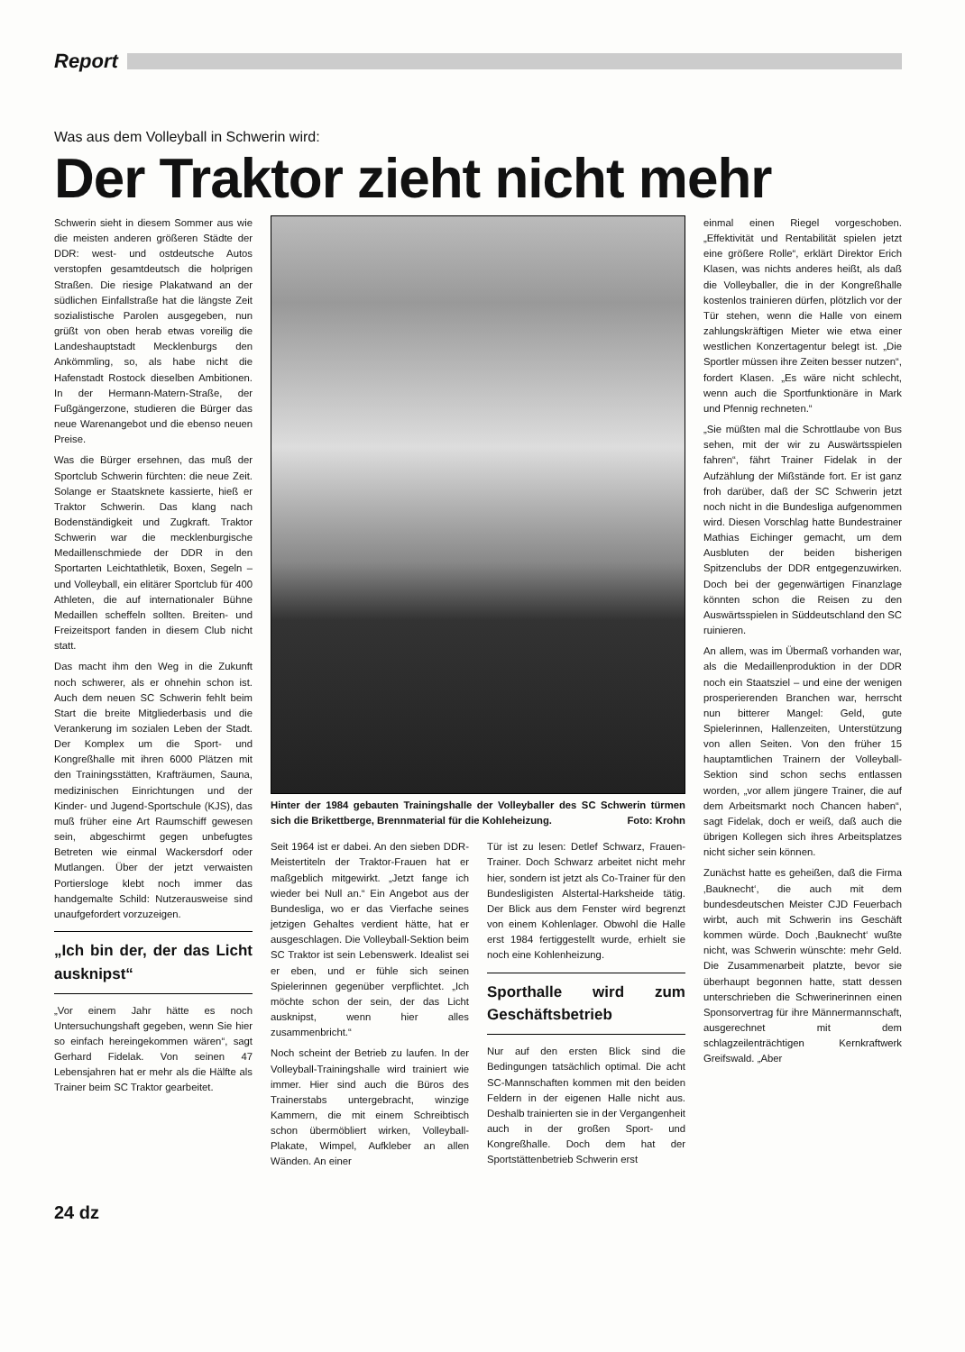Report
Was aus dem Volleyball in Schwerin wird:
Der Traktor zieht nicht mehr
Schwerin sieht in diesem Sommer aus wie die meisten anderen größeren Städte der DDR: west- und ostdeutsche Autos verstopfen gesamtdeutsch die holprigen Straßen. Die riesige Plakatwand an der südlichen Einfallstraße hat die längste Zeit sozialistische Parolen ausgegeben, nun grüßt von oben herab etwas voreilig die Landeshauptstadt Mecklenburgs den Ankömmling, so, als habe nicht die Hafenstadt Rostock dieselben Ambitionen. In der Hermann-Matern-Straße, der Fußgängerzone, studieren die Bürger das neue Warenangebot und die ebenso neuen Preise.
Was die Bürger ersehnen, das muß der Sportclub Schwerin fürchten: die neue Zeit. Solange er Staatsknete kassierte, hieß er Traktor Schwerin. Das klang nach Bodenständigkeit und Zugkraft. Traktor Schwerin war die mecklenburgische Medaillenschmiede der DDR in den Sportarten Leichtathletik, Boxen, Segeln – und Volleyball, ein elitärer Sportclub für 400 Athleten, die auf internationaler Bühne Medaillen scheffeln sollten. Breiten- und Freizeitsport fanden in diesem Club nicht statt.
Das macht ihm den Weg in die Zukunft noch schwerer, als er ohnehin schon ist. Auch dem neuen SC Schwerin fehlt beim Start die breite Mitgliederbasis und die Verankerung im sozialen Leben der Stadt. Der Komplex um die Sport- und Kongreßhalle mit ihren 6000 Plätzen mit den Trainingsstätten, Krafträumen, Sauna, medizinischen Einrichtungen und der Kinder- und Jugend-Sportschule (KJS), das muß früher eine Art Raumschiff gewesen sein, abgeschirmt gegen unbefugtes Betreten wie einmal Wackersdorf oder Mutlangen. Über der jetzt verwaisten Portiersloge klebt noch immer das handgemalte Schild: Nutzerausweise sind unaufgefordert vorzuzeigen.
„Ich bin der, der das Licht ausknipst“
„Vor einem Jahr hätte es noch Untersuchungshaft gegeben, wenn Sie hier so einfach hereingekommen wären“, sagt Gerhard Fidelak. Von seinen 47 Lebensjahren hat er mehr als die Hälfte als Trainer beim SC Traktor gearbeitet.
Hinter der 1984 gebauten Trainingshalle der Volleyballer des SC Schwerin türmen sich die Brikettberge, Brennmaterial für die Kohleheizung. Foto: Krohn
Seit 1964 ist er dabei. An den sieben DDR-Meistertiteln der Traktor-Frauen hat er maßgeblich mitgewirkt. „Jetzt fange ich wieder bei Null an.“ Ein Angebot aus der Bundesliga, wo er das Vierfache seines jetzigen Gehaltes verdient hätte, hat er ausgeschlagen. Die Volleyball-Sektion beim SC Traktor ist sein Lebenswerk. Idealist sei er eben, und er fühle sich seinen Spielerinnen gegenüber verpflichtet. „Ich möchte schon der sein, der das Licht ausknipst, wenn hier alles zusammenbricht.“
Noch scheint der Betrieb zu laufen. In der Volleyball-Trainingshalle wird trainiert wie immer. Hier sind auch die Büros des Trainerstabs untergebracht, winzige Kammern, die mit einem Schreibtisch schon übermöbliert wirken, Volleyball-Plakate, Wimpel, Aufkleber an allen Wänden. An einer
Tür ist zu lesen: Detlef Schwarz, Frauen-Trainer. Doch Schwarz arbeitet nicht mehr hier, sondern ist jetzt als Co-Trainer für den Bundesligisten Alstertal-Harksheide tätig. Der Blick aus dem Fenster wird begrenzt von einem Kohlenlager. Obwohl die Halle erst 1984 fertiggestellt wurde, erhielt sie noch eine Kohlenheizung.
Sporthalle wird zum Geschäftsbetrieb
Nur auf den ersten Blick sind die Bedingungen tatsächlich optimal. Die acht SC-Mannschaften kommen mit den beiden Feldern in der eigenen Halle nicht aus. Deshalb trainierten sie in der Vergangenheit auch in der großen Sport- und Kongreßhalle. Doch dem hat der Sportstättenbetrieb Schwerin erst
einmal einen Riegel vorgeschoben. „Effektivität und Rentabilität spielen jetzt eine größere Rolle“, erklärt Direktor Erich Klasen, was nichts anderes heißt, als daß die Volleyballer, die in der Kongreßhalle kostenlos trainieren dürfen, plötzlich vor der Tür stehen, wenn die Halle von einem zahlungskräftigen Mieter wie etwa einer westlichen Konzertagentur belegt ist. „Die Sportler müssen ihre Zeiten besser nutzen“, fordert Klasen. „Es wäre nicht schlecht, wenn auch die Sportfunktionäre in Mark und Pfennig rechneten.“
„Sie müßten mal die Schrottlaube von Bus sehen, mit der wir zu Auswärtsspielen fahren“, fährt Trainer Fidelak in der Aufzählung der Mißstände fort. Er ist ganz froh darüber, daß der SC Schwerin jetzt noch nicht in die Bundesliga aufgenommen wird. Diesen Vorschlag hatte Bundestrainer Mathias Eichinger gemacht, um dem Ausbluten der beiden bisherigen Spitzenclubs der DDR entgegenzuwirken. Doch bei der gegenwärtigen Finanzlage könnten schon die Reisen zu den Auswärtsspielen in Süddeutschland den SC ruinieren.
An allem, was im Übermaß vorhanden war, als die Medaillenproduktion in der DDR noch ein Staatsziel – und eine der wenigen prosperierenden Branchen war, herrscht nun bitterer Mangel: Geld, gute Spielerinnen, Hallenzeiten, Unterstützung von allen Seiten. Von den früher 15 hauptamtlichen Trainern der Volleyball-Sektion sind schon sechs entlassen worden, „vor allem jüngere Trainer, die auf dem Arbeitsmarkt noch Chancen haben“, sagt Fidelak, doch er weiß, daß auch die übrigen Kollegen sich ihres Arbeitsplatzes nicht sicher sein können.
Zunächst hatte es geheißen, daß die Firma ‚Bauknecht‘, die auch mit dem bundesdeutschen Meister CJD Feuerbach wirbt, auch mit Schwerin ins Geschäft kommen würde. Doch ‚Bauknecht‘ wußte nicht, was Schwerin wünschte: mehr Geld. Die Zusammenarbeit platzte, bevor sie überhaupt begonnen hatte, statt dessen unterschrieben die Schwerinerinnen einen Sponsorvertrag für ihre Männermannschaft, ausgerechnet mit dem schlagzeilenträchtigen Kernkraftwerk Greifswald. „Aber
24 dz